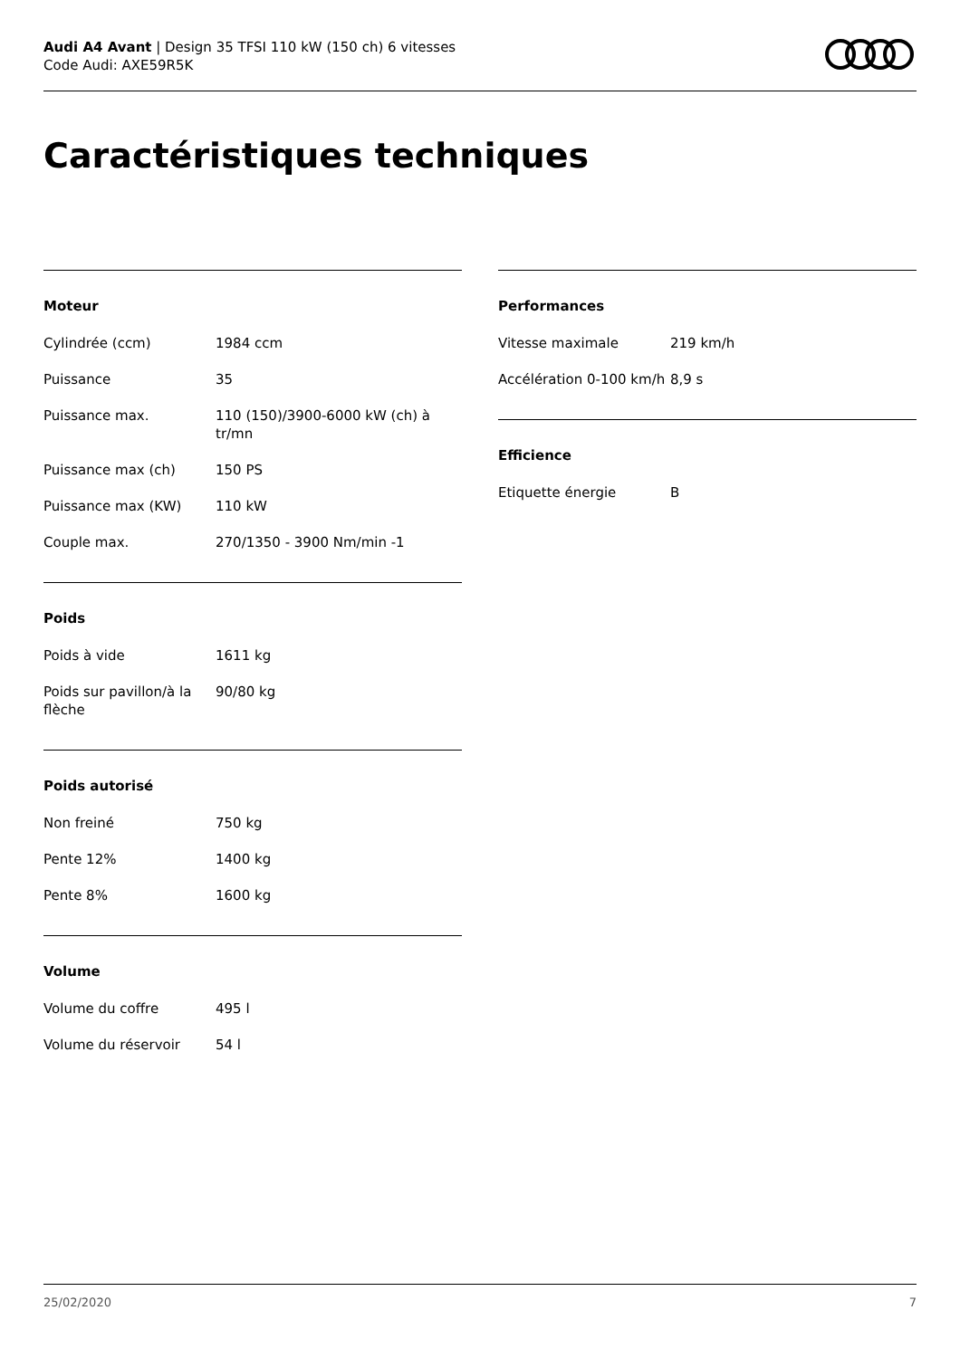Audi A4 Avant | Design 35 TFSI 110 kW (150 ch) 6 vitesses
Code Audi: AXE59R5K
Caractéristiques techniques
Moteur
| Cylindrée (ccm) | 1984 ccm |
| Puissance | 35 |
| Puissance max. | 110 (150)/3900-6000 kW (ch) à tr/mn |
| Puissance max (ch) | 150 PS |
| Puissance max (KW) | 110 kW |
| Couple max. | 270/1350 - 3900 Nm/min -1 |
Poids
| Poids à vide | 1611 kg |
| Poids sur pavillon/à la flèche | 90/80 kg |
Poids autorisé
| Non freiné | 750 kg |
| Pente 12% | 1400 kg |
| Pente 8% | 1600 kg |
Volume
| Volume du coffre | 495 l |
| Volume du réservoir | 54 l |
Performances
| Vitesse maximale | 219 km/h |
| Accélération 0-100 km/h | 8,9 s |
Efficience
| Etiquette énergie | B |
25/02/2020 7